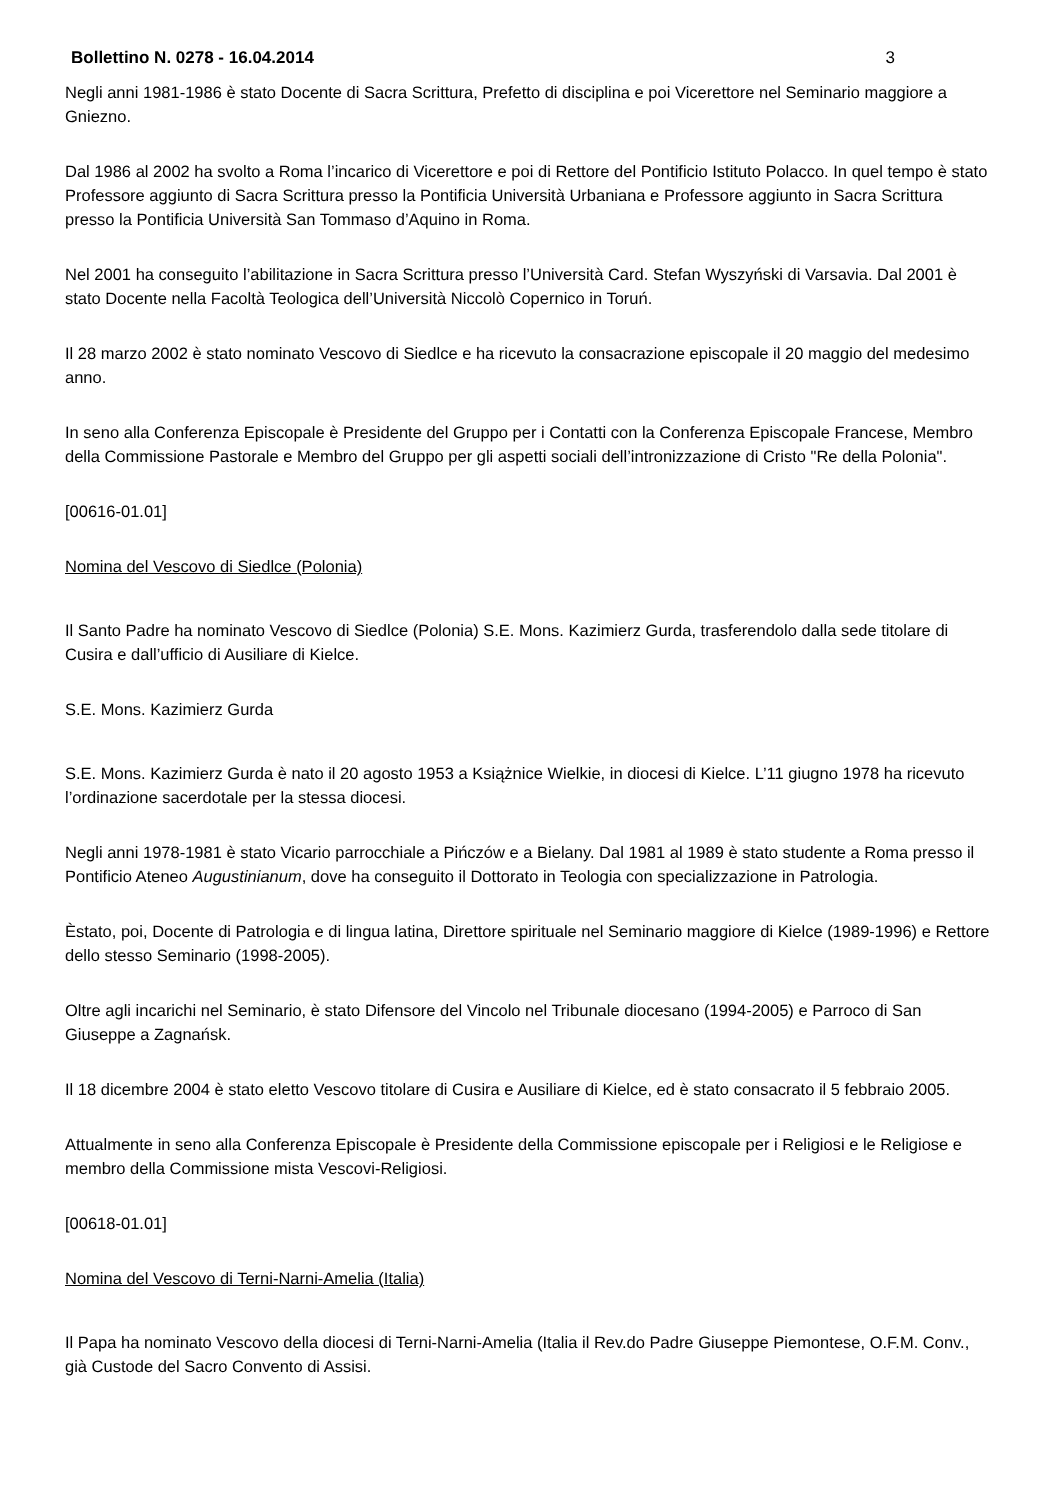Bollettino N. 0278 - 16.04.2014 3
Negli anni 1981-1986 è stato Docente di Sacra Scrittura, Prefetto di disciplina e poi Vicerettore nel Seminario maggiore a Gniezno.
Dal 1986 al 2002 ha svolto a Roma l’incarico di Vicerettore e poi di Rettore del Pontificio Istituto Polacco. In quel tempo è stato Professore aggiunto di Sacra Scrittura presso la Pontificia Università Urbaniana e Professore aggiunto in Sacra Scrittura presso la Pontificia Università San Tommaso d’Aquino in Roma.
Nel 2001 ha conseguito l’abilitazione in Sacra Scrittura presso l’Università Card. Stefan Wyszyński di Varsavia. Dal 2001 è stato Docente nella Facoltà Teologica dell’Università Niccolò Copernico in Toruń.
Il 28 marzo 2002 è stato nominato Vescovo di Siedlce e ha ricevuto la consacrazione episcopale il 20 maggio del medesimo anno.
In seno alla Conferenza Episcopale è Presidente del Gruppo per i Contatti con la Conferenza Episcopale Francese, Membro della Commissione Pastorale e Membro del Gruppo per gli aspetti sociali dell’intronizzazione di Cristo "Re della Polonia".
[00616-01.01]
Nomina del Vescovo di Siedlce (Polonia)
Il Santo Padre ha nominato Vescovo di Siedlce (Polonia) S.E. Mons. Kazimierz Gurda, trasferendolo dalla sede titolare di Cusira e dall’ufficio di Ausiliare di Kielce.
S.E. Mons. Kazimierz Gurda
S.E. Mons. Kazimierz Gurda è nato il 20 agosto 1953 a Książnice Wielkie, in diocesi di Kielce. L’11 giugno 1978 ha ricevuto l’ordinazione sacerdotale per la stessa diocesi.
Negli anni 1978-1981 è stato Vicario parrocchiale a Pińczów e a Bielany. Dal 1981 al 1989 è stato studente a Roma presso il Pontificio Ateneo Augustinianum, dove ha conseguito il Dottorato in Teologia con specializzazione in Patrologia.
Èstato, poi, Docente di Patrologia e di lingua latina, Direttore spirituale nel Seminario maggiore di Kielce (1989-1996) e Rettore dello stesso Seminario (1998-2005).
Oltre agli incarichi nel Seminario, è stato Difensore del Vincolo nel Tribunale diocesano (1994-2005) e Parroco di San Giuseppe a Zagnańsk.
Il 18 dicembre 2004 è stato eletto Vescovo titolare di Cusira e Ausiliare di Kielce, ed è stato consacrato il 5 febbraio 2005.
Attualmente in seno alla Conferenza Episcopale è Presidente della Commissione episcopale per i Religiosi e le Religiose e membro della Commissione mista Vescovi-Religiosi.
[00618-01.01]
Nomina del Vescovo di Terni-Narni-Amelia (Italia)
Il Papa ha nominato Vescovo della diocesi di Terni-Narni-Amelia (Italia il Rev.do Padre Giuseppe Piemontese, O.F.M. Conv., già Custode del Sacro Convento di Assisi.